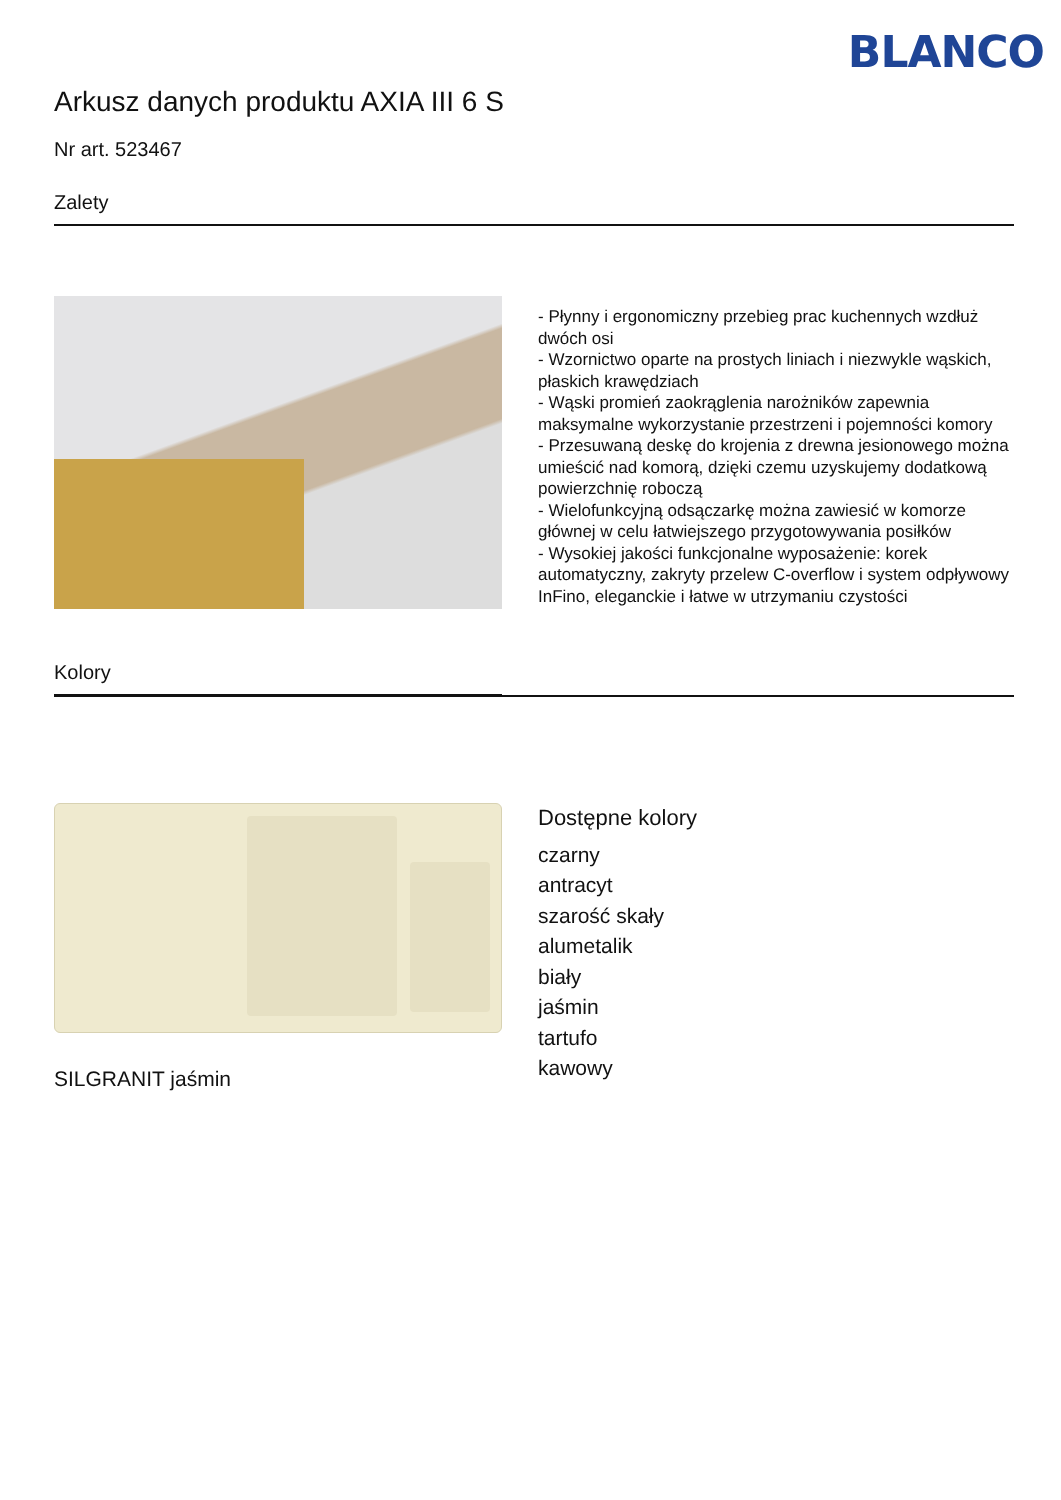BLANCO
Arkusz danych produktu AXIA III 6 S
Nr art. 523467
Zalety
Kolory
- Płynny i ergonomiczny przebieg prac kuchennych wzdłuż dwóch osi
- Wzornictwo oparte na prostych liniach i niezwykle wąskich, płaskich krawędziach
- Wąski promień zaokrąglenia narożników zapewnia maksymalne wykorzystanie przestrzeni i pojemności komory
- Przesuwaną deskę do krojenia z drewna jesionowego można umieścić nad komorą, dzięki czemu uzyskujemy dodatkową powierzchnię roboczą
- Wielofunkcyjną odsączarkę można zawiesić w komorze głównej w celu łatwiejszego przygotowywania posiłków
- Wysokiej jakości funkcjonalne wyposażenie: korek automatyczny, zakryty przelew C-overflow i system odpływowy InFino, eleganckie i łatwe w utrzymaniu czystości
SILGRANIT jaśmin
Dostępne kolory
czarny
antracyt
szarość skały
alumetalik
biały
jaśmin
tartufo
kawowy